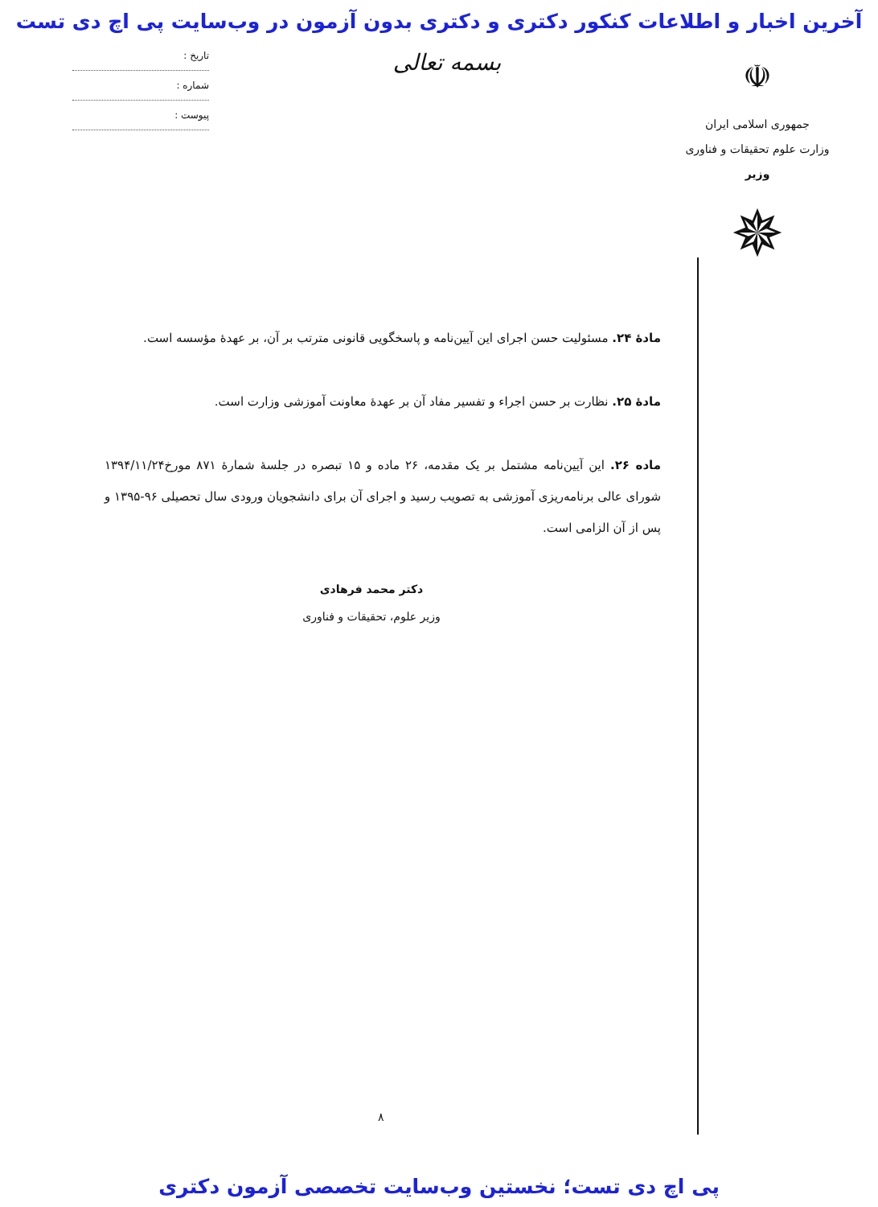آخرین اخبار و اطلاعات کنکور دکتری و دکتری بدون آزمون در وب‌سایت پی اچ دی تست
☫
جمهوری اسلامی ایران
وزارت علوم تحقیقات و فناوری
وزیر
✵
بسمه تعالی
تاریخ :
شماره :
پیوست :
مادهٔ ۲۴. مسئولیت حسن اجرای این آیین‌نامه و پاسخگویی قانونی مترتب بر آن، بر عهدهٔ مؤسسه است.
مادهٔ ۲۵. نظارت بر حسن اجراء و تفسیر مفاد آن بر عهدهٔ معاونت آموزشی وزارت است.
ماده ۲۶. این آیین‌نامه مشتمل بر یک مقدمه، ۲۶ ماده و ۱۵ تبصره در جلسهٔ شمارهٔ ۸۷۱ مورخ۱۳۹۴/۱۱/۲۴ شورای عالی برنامه‌ریزی آموزشی به تصویب رسید و اجرای آن برای دانشجویان ورودی سال تحصیلی ۹۶-۱۳۹۵ و پس از آن الزامی است.
دکتر محمد فرهادی
وزیر علوم، تحقیقات و فناوری
۸
پی اچ دی تست؛ نخستین وب‌سایت تخصصی آزمون دکتری